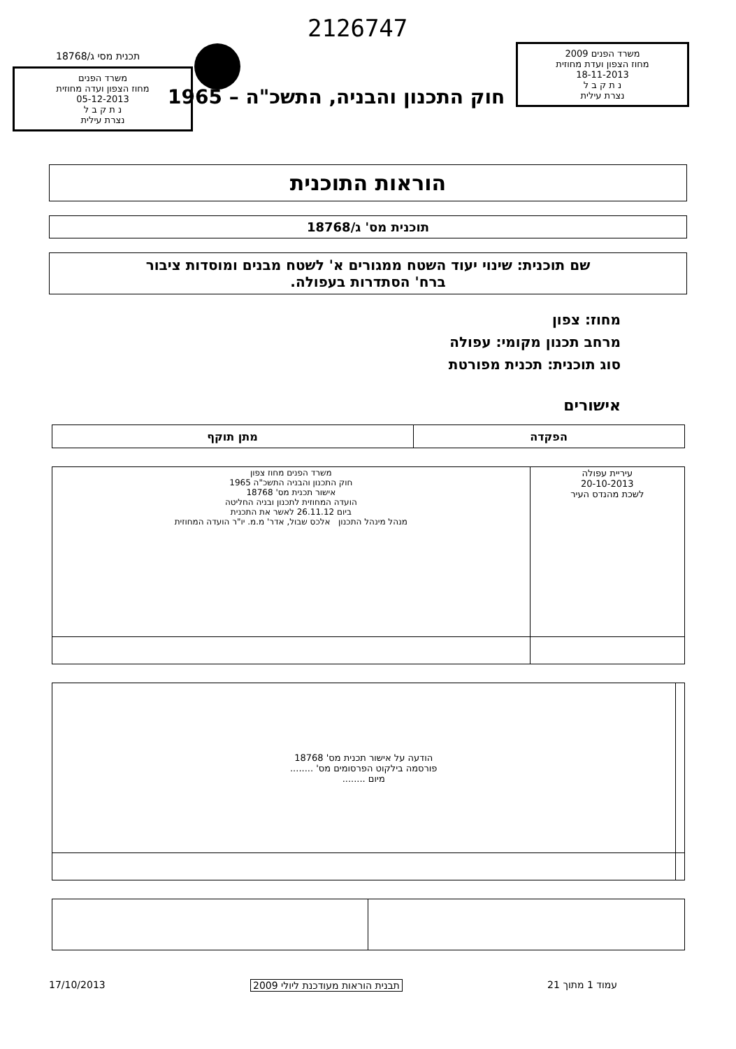2126747
תכנית מסי ג/18768
משרד הפנים
מחוז הצפון ועדה מחוזית
05-12-2013
נ ת ק ב ל
נצרת עילית
משרד הפנים 2009
מחוז הצפון ועדת מחוזית
18-11-2013
נ ת ק ב ל
נצרת עילית
חוק התכנון והבניה, התשכ"ה – 1965
הוראות התוכנית
תוכנית מס' ג/18768
שם תוכנית: שינוי יעוד השטח ממגורים א' לשטח מבנים ומוסדות ציבור
ברח' הסתדרות בעפולה.
מחוז: צפון
מרחב תכנון מקומי: עפולה
סוג תוכנית: תכנית מפורטת
אישורים
| הפקדה | מתן תוקף |
| --- | --- |
| עיריית עפולה 20-10-2013 לשכת מהנדס העיר | משרד הפנים מחוז צפון חוק התכנון והבניה התשכ"ה 1965 אישור תכנית מס' 18768 הועדה המחוזית לתכנון ובניה החליטה ביום 26.11.12 לאשר את התכנית מנהל מינהל התכנון אלכס שבול, אדר' מ.מ. יו"ר הועדה המחוזית |
| | הודעה על אישור תכנית מס' 18768 פורסמה בילקוט הפרסומים מס' ........ מיום ........ |
עמוד 1 מתוך 21 תבנית הוראות מעודכנת ליולי 2009 17/10/2013